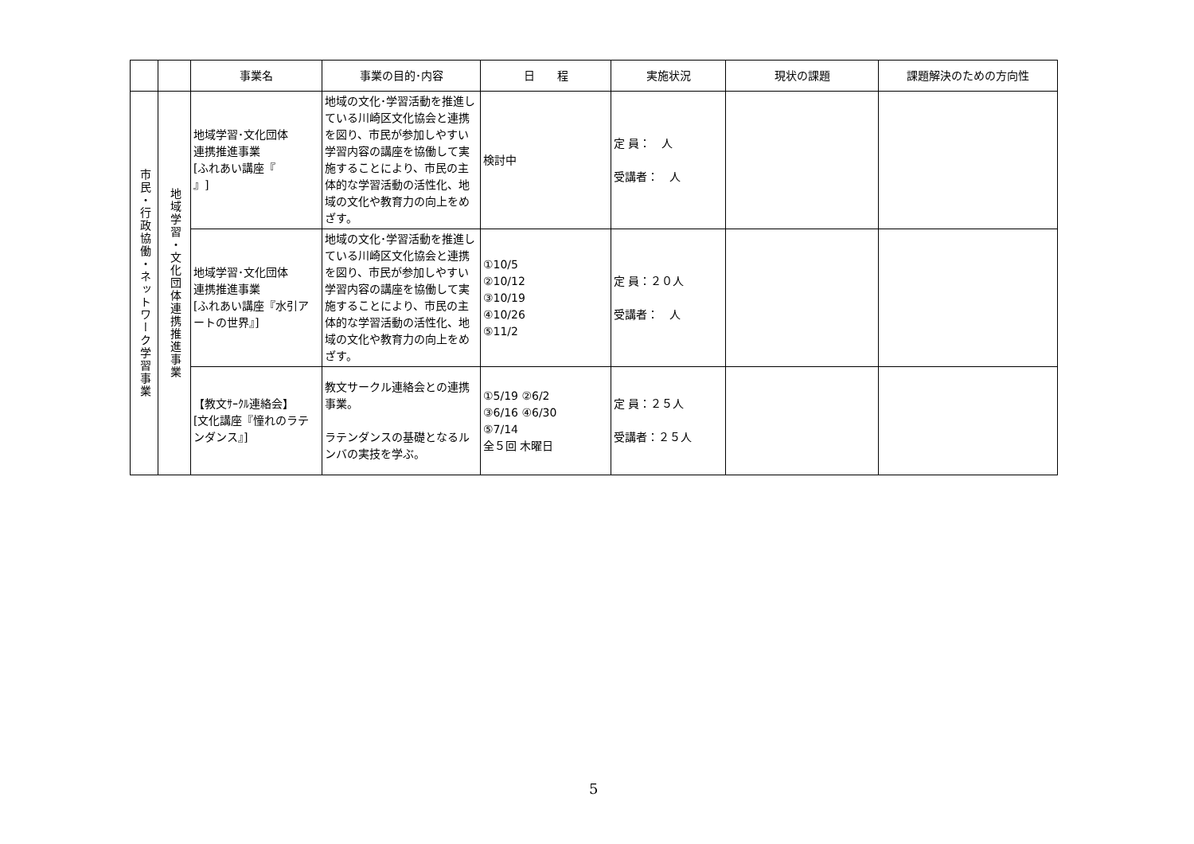| | | 事業名 | 事業の目的･内容 | 日 程 | 実施状況 | 現状の課題 | 課題解決のための方向性 |
| --- | --- | --- | --- | --- | --- | --- | --- |
| 市民・行政協働・ネットワーク学習事業 | 地域学習・文化団体連携推進事業 | 地域学習･文化団体 連携推進事業 [ふれあい講座『 』] | 地域の文化･学習活動を推進している川崎区文化協会と連携を図り、市民が参加しやすい学習内容の講座を協働して実施することにより、市民の主体的な学習活動の活性化、地域の文化や教育力の向上をめざす。 | 検討中 | 定 員： 人 受講者： 人 | | |
| | | 地域学習･文化団体 連携推進事業 [ふれあい講座『水引アートの世界』] | 地域の文化･学習活動を推進している川崎区文化協会と連携を図り、市民が参加しやすい学習内容の講座を協働して実施することにより、市民の主体的な学習活動の活性化、地域の文化や教育力の向上をめざす。 | ①10/5 ②10/12 ③10/19 ④10/26 ⑤11/2 | 定 員：２０人 受講者： 人 | | |
| | | 【教文ｻｰｸﾙ連絡会】 [文化講座『憧れのラテンダンス』] | 教文サークル連絡会との連携事業。 ラテンダンスの基礎となるルンバの実技を学ぶ。 | ①5/19 ②6/2 ③6/16 ④6/30 ⑤7/14 全５回 木曜日 | 定 員：２５人 受講者：２５人 | | |
5